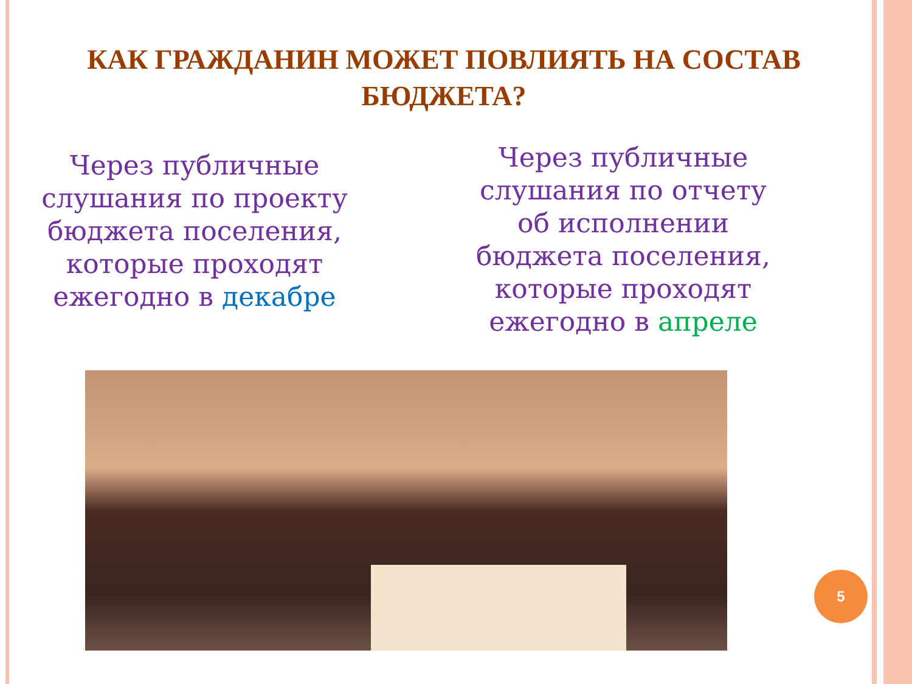КАК ГРАЖДАНИН МОЖЕТ ПОВЛИЯТЬ НА СОСТАВ БЮДЖЕТА?
Через публичные слушания по проекту бюджета поселения, которые проходят ежегодно в декабре
Через публичные слушания по отчету об исполнении бюджета поселения, которые проходят ежегодно в апреле
5